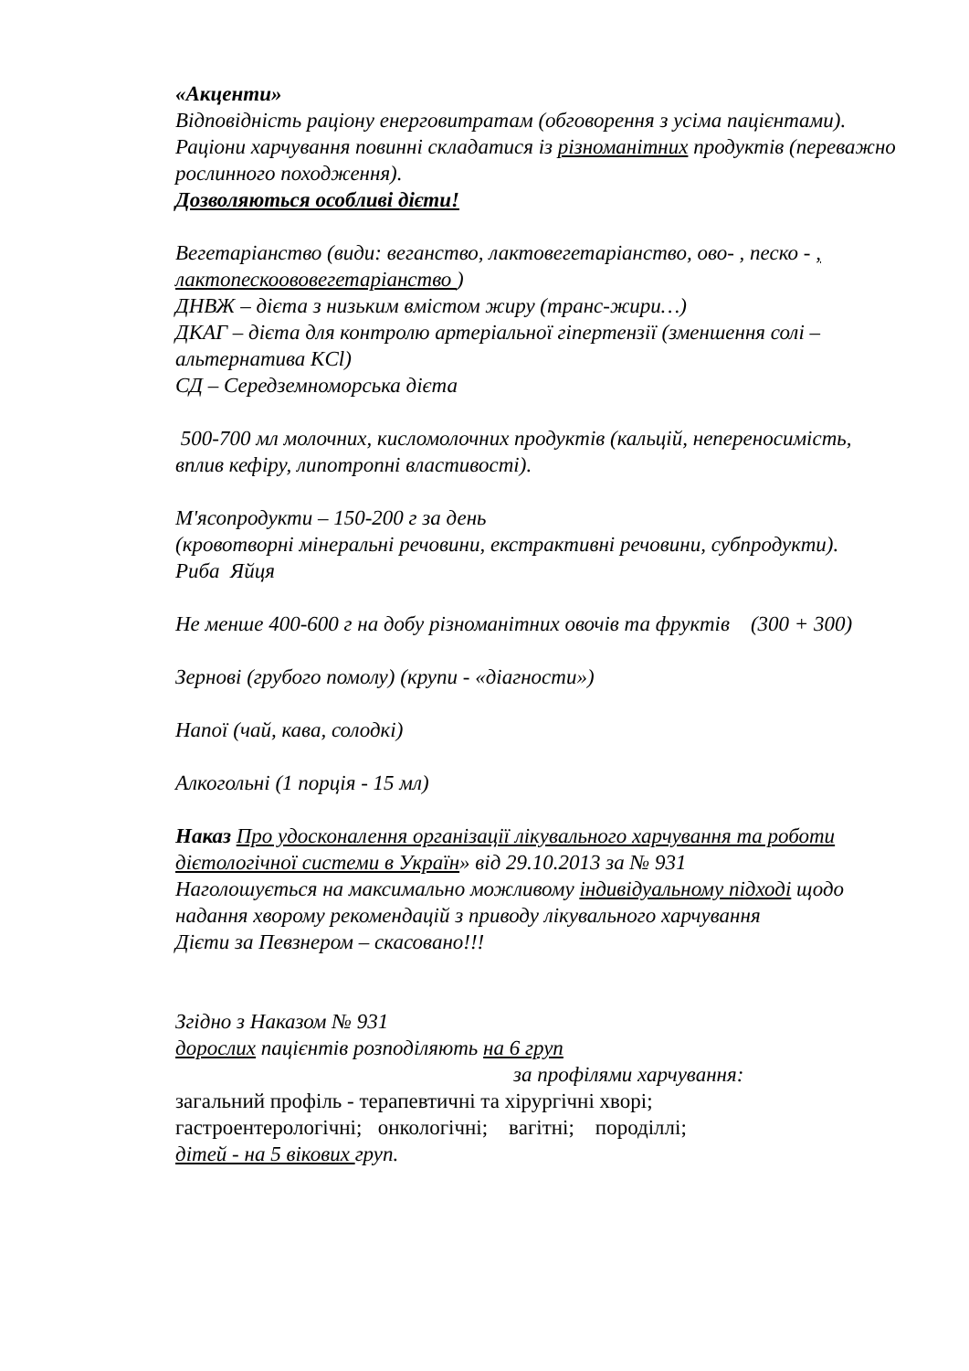«Акценти»
Відповідність раціону енерговитратам (обговорення з усіма пацієнтами).
Раціони харчування повинні складатися із різноманітних продуктів (переважно рослинного походження).
Дозволяються особливі дієти!
Вегетаріанство (види: веганство, лактовегетаріанство, ово- , песко - , лактопескоововегетаріанство )
ДНВЖ – дієта з низьким вмістом жиру (транс-жири…)
ДКАГ – дієта для контролю артеріальної гіпертензії (зменшення солі – альтернатива KCl)
СД – Середземноморська дієта
500-700 мл молочних, кисломолочних продуктів (кальцій, непереносимість, вплив кефіру, липотропні властивості).
М'ясопродукти – 150-200 г за день
(кровотворні мінеральні речовини, екстрактивні речовини, субпродукти).
Риба Яйця
Не менше 400-600 г на добу різноманітних овочів та фруктів (300 + 300)
Зернові (грубого помолу) (крупи - «діагности»)
Напої (чай, кава, солодкі)
Алкогольні (1 порція - 15 мл)
Наказ Про удосконалення організації лікувального харчування та роботи дієтологічної системи в Україн» від 29.10.2013 за № 931
Наголошується на максимально можливому індивідуальному підході щодо надання хворому рекомендацій з приводу лікувального харчування
Дієти за Певзнером – скасовано!!!
Згідно з Наказом № 931
дорослих пацієнтів розподіляють на 6 груп
за профілями харчування:
загальний профіль - терапевтичні та хірургічні хворі;
гастроентерологічні; онкологічні; вагітні; породіллі;
дітей - на 5 вікових груп.